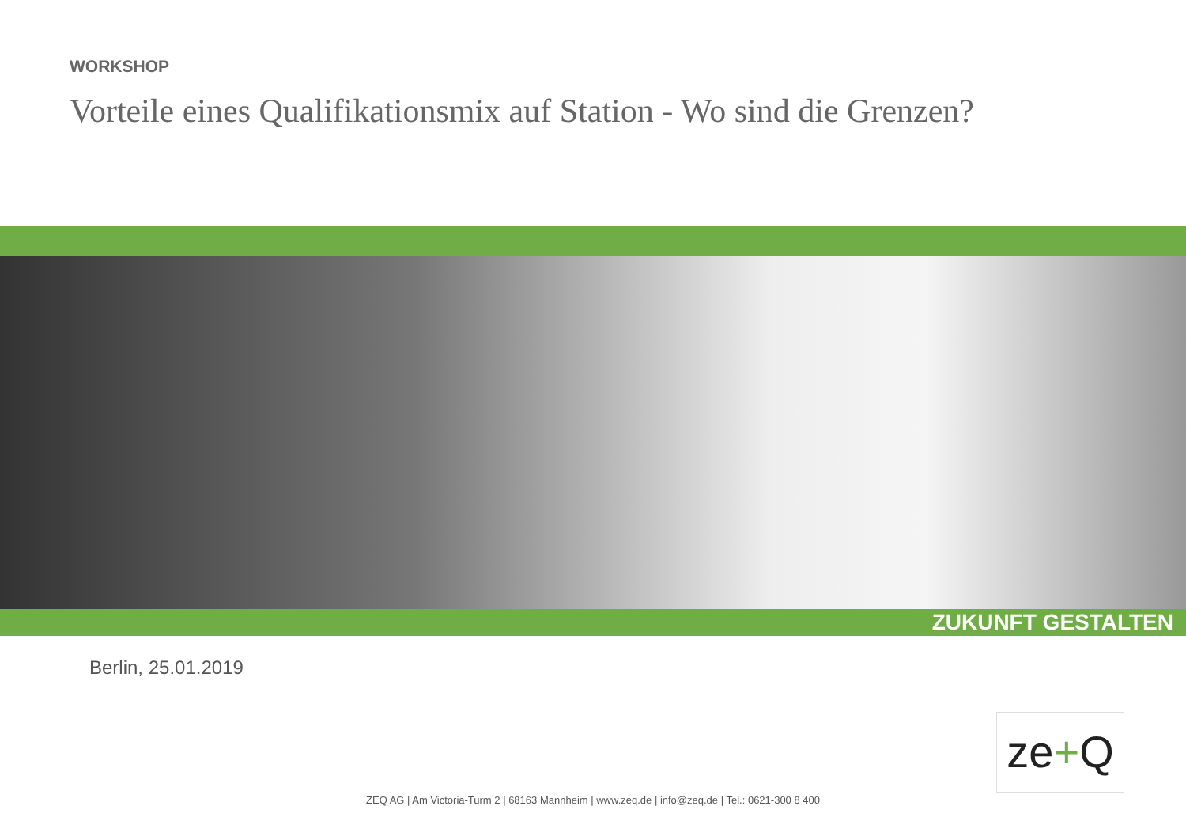WORKSHOP
Vorteile eines Qualifikationsmix auf Station - Wo sind die Grenzen?
ZUKUNFT GESTALTEN
Berlin, 25.01.2019
ze+Q
ZEQ AG | Am Victoria-Turm 2 | 68163 Mannheim | www.zeq.de | info@zeq.de | Tel.: 0621-300 8 400